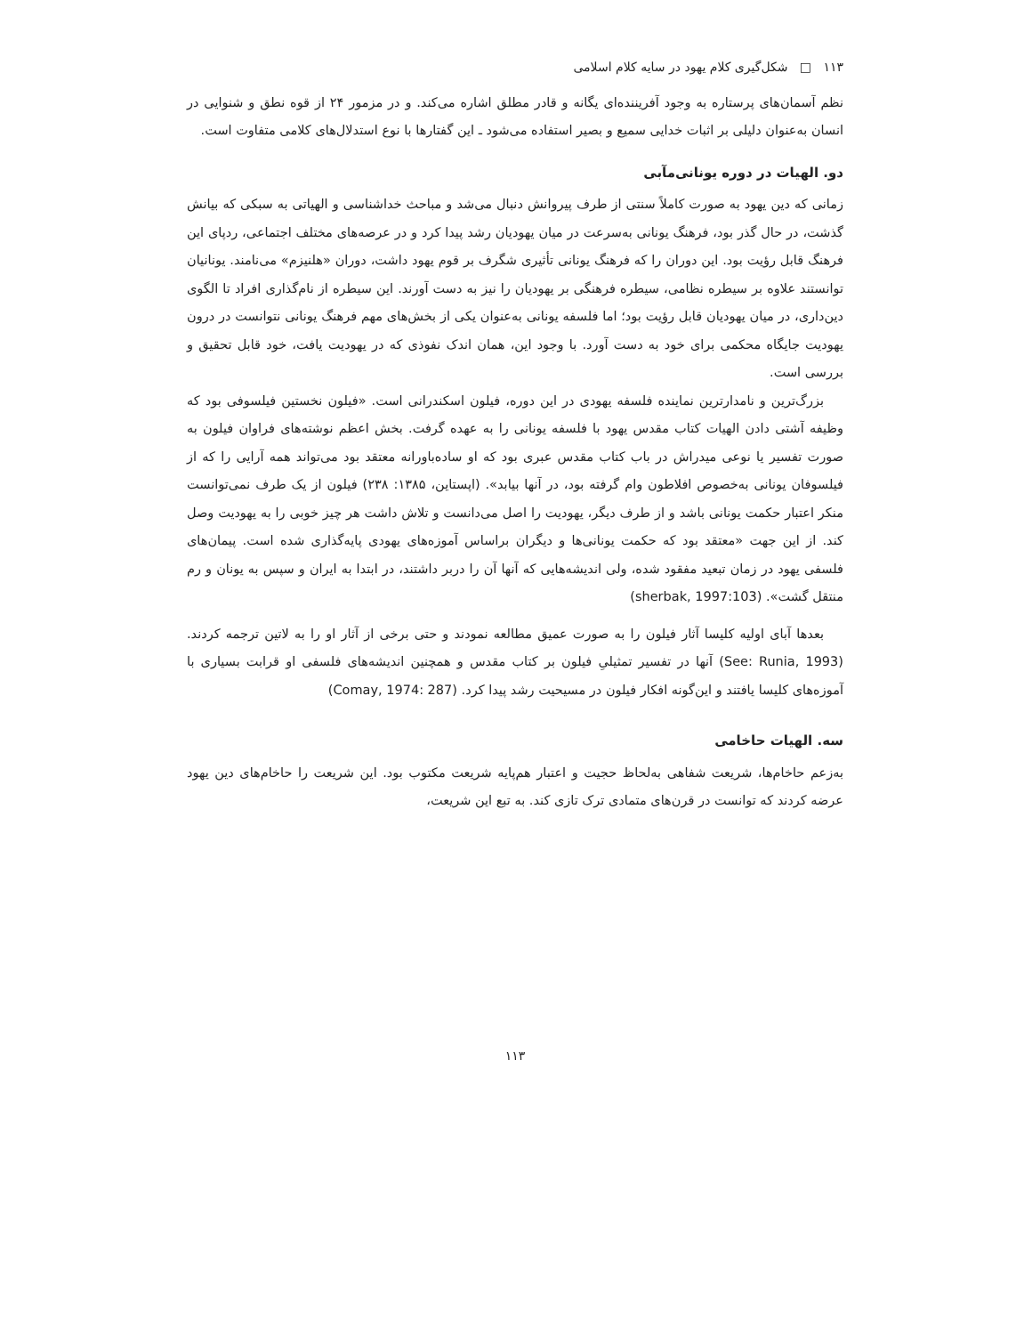۱۱۳ □ شکل‌گیری کلام یهود در سایه کلام اسلامی
نظم آسمان‌های پرستاره به وجود آفریننده‌ای یگانه و قادر مطلق اشاره می‌کند. و در مزمور ۲۴ از قوه نطق و شنوایی در انسان به‌عنوان دلیلی بر اثبات خدایی سمیع و بصیر استفاده می‌شود ـ این گفتارها با نوع استدلال‌های کلامی متفاوت است.
دو. الهیات در دوره یونانی‌مآبی
زمانی که دین یهود به صورت کاملاً سنتی از طرف پیروانش دنبال می‌شد و مباحث خداشناسی و الهیاتی به سبکی که بیانش گذشت، در حال گذر بود، فرهنگ یونانی به‌سرعت در میان یهودیان رشد پیدا کرد و در عرصه‌های مختلف اجتماعی، ردپای این فرهنگ قابل رؤیت بود. این دوران را که فرهنگ یونانی تأثیری شگرف بر قوم یهود داشت، دوران «هلنیزم» می‌نامند. یونانیان توانستند علاوه بر سیطره نظامی، سیطره فرهنگی بر یهودیان را نیز به دست آورند. این سیطره از نام‌گذاری افراد تا الگوی دین‌داری، در میان یهودیان قابل رؤیت بود؛ اما فلسفه یونانی به‌عنوان یکی از بخش‌های مهم فرهنگ یونانی نتوانست در درون یهودیت جایگاه محکمی برای خود به دست آورد. با وجود این، همان اندک نفوذی که در یهودیت یافت، خود قابل تحقیق و بررسی است.
بزرگ‌ترین و نامدارترین نماینده فلسفه یهودی در این دوره، فیلون اسکندرانی است. «فیلون نخستین فیلسوفی بود که وظیفه آشتی دادن الهیات کتاب مقدس یهود با فلسفه یونانی را به عهده گرفت. بخش اعظم نوشته‌های فراوان فیلون به صورت تفسیر یا نوعی میدراش در باب کتاب مقدس عبری بود که او ساده‌باورانه معتقد بود می‌تواند همه آرایی را که از فیلسوفان یونانی به‌خصوص افلاطون وام گرفته بود، در آنها بیابد». (اپستاین، ۱۳۸۵: ۲۳۸) فیلون از یک طرف نمی‌توانست منکر اعتبار حکمت یونانی باشد و از طرف دیگر، یهودیت را اصل می‌دانست و تلاش داشت هر چیز خوبی را به یهودیت وصل کند. از این جهت «معتقد بود که حکمت یونانی‌ها و دیگران براساس آموزه‌های یهودی پایه‌گذاری شده است. پیمان‌های فلسفی یهود در زمان تبعید مفقود شده، ولی اندیشه‌هایی که آنها آن را دربر داشتند، در ابتدا به ایران و سپس به یونان و رم منتقل گشت». (sherbak, 1997:103)
بعدها آبای اولیه کلیسا آثار فیلون را به صورت عمیق مطالعه نمودند و حتی برخی از آثار او را به لاتین ترجمه کردند. (See: Runia, 1993) آنها در تفسیر تمثیلیِ فیلون بر کتاب مقدس و همچنین اندیشه‌های فلسفی او قرابت بسیاری با آموزه‌های کلیسا یافتند و این‌گونه افکار فیلون در مسیحیت رشد پیدا کرد. (Comay, 1974: 287)
سه. الهیات حاخامی
به‌زعم حاخام‌ها، شریعت شفاهی به‌لحاظ حجیت و اعتبار هم‌پایه شریعت مکتوب بود. این شریعت را حاخام‌های دین یهود عرضه کردند که توانست در قرن‌های متمادی ترک تازی کند. به تبع این شریعت،
۱۱۳